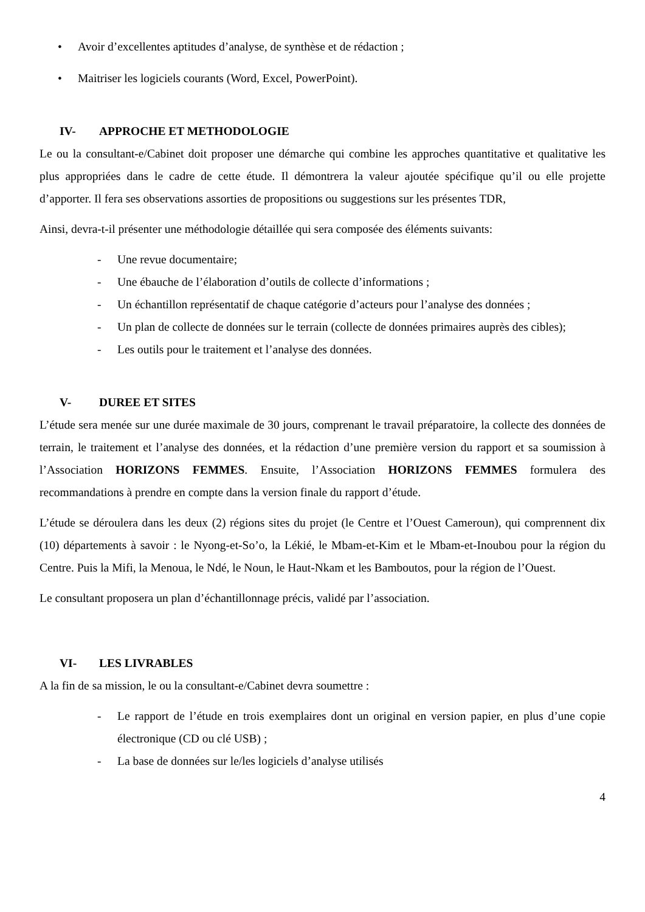• Avoir d’excellentes aptitudes d’analyse, de synthèse et de rédaction ;
• Maitriser les logiciels courants (Word, Excel, PowerPoint).
IV- APPROCHE ET METHODOLOGIE
Le ou la consultant-e/Cabinet doit proposer une démarche qui combine les approches quantitative et qualitative les plus appropriées dans le cadre de cette étude. Il démontrera la valeur ajoutée spécifique qu’il ou elle projette d’apporter. Il fera ses observations assorties de propositions ou suggestions sur les présentes TDR,
Ainsi, devra-t-il présenter une méthodologie détaillée qui sera composée des éléments suivants:
- Une revue documentaire;
- Une ébauche de l’élaboration d’outils de collecte d’informations ;
- Un échantillon représentatif de chaque catégorie d’acteurs pour l’analyse des données ;
- Un plan de collecte de données sur le terrain (collecte de données primaires auprès des cibles);
- Les outils pour le traitement et l’analyse des données.
V- DUREE ET SITES
L’étude sera menée sur une durée maximale de 30 jours, comprenant le travail préparatoire, la collecte des données de terrain, le traitement et l’analyse des données, et la rédaction d’une première version du rapport et sa soumission à l’Association HORIZONS FEMMES. Ensuite, l’Association HORIZONS FEMMES formulera des recommandations à prendre en compte dans la version finale du rapport d’étude.
L’étude se déroulera dans les deux (2) régions sites du projet (le Centre et l’Ouest Cameroun), qui comprennent dix (10) départements à savoir : le Nyong-et-So’o, la Lékié, le Mbam-et-Kim et le Mbam-et-Inoubou pour la région du Centre. Puis la Mifi, la Menoua, le Ndé, le Noun, le Haut-Nkam et les Bamboutos, pour la région de l’Ouest.
Le consultant proposera un plan d’échantillonnage précis, validé par l’association.
VI- LES LIVRABLES
A la fin de sa mission, le ou la consultant-e/Cabinet devra soumettre :
- Le rapport de l’étude en trois exemplaires dont un original en version papier, en plus d’une copie électronique (CD ou clé USB) ;
- La base de données sur le/les logiciels d’analyse utilisés
4